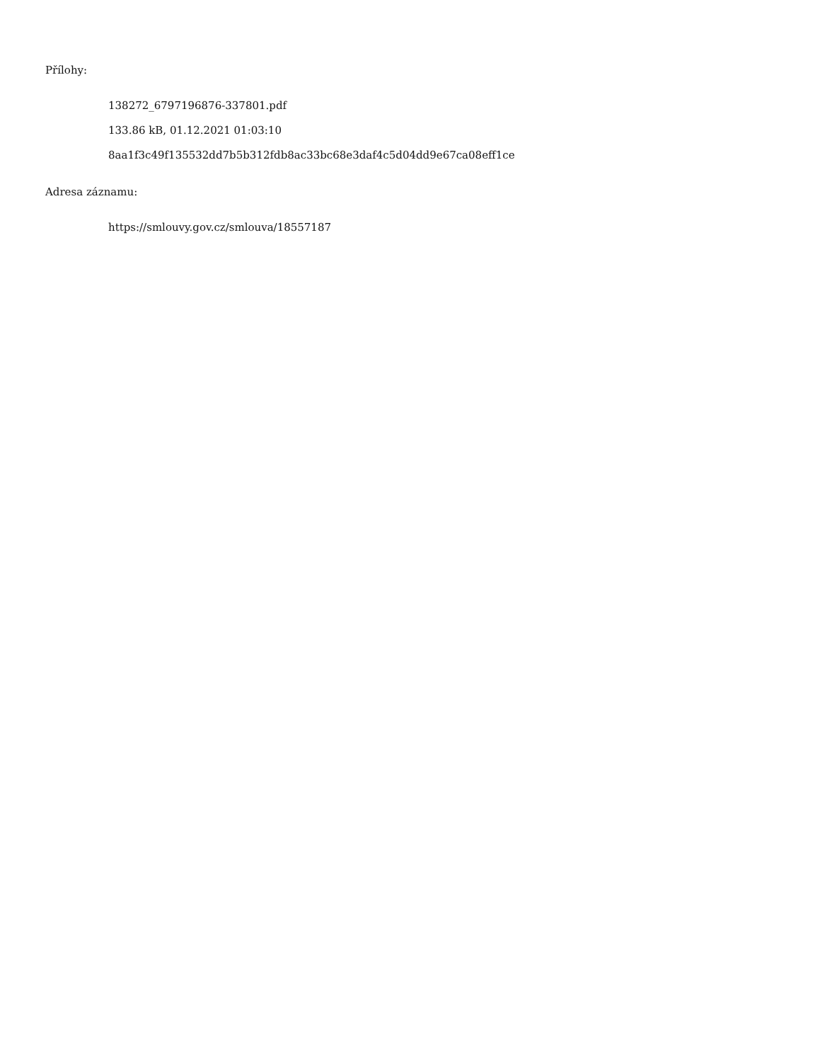Přílohy:
138272_6797196876-337801.pdf
133.86 kB, 01.12.2021 01:03:10
8aa1f3c49f135532dd7b5b312fdb8ac33bc68e3daf4c5d04dd9e67ca08eff1ce
Adresa záznamu:
https://smlouvy.gov.cz/smlouva/18557187